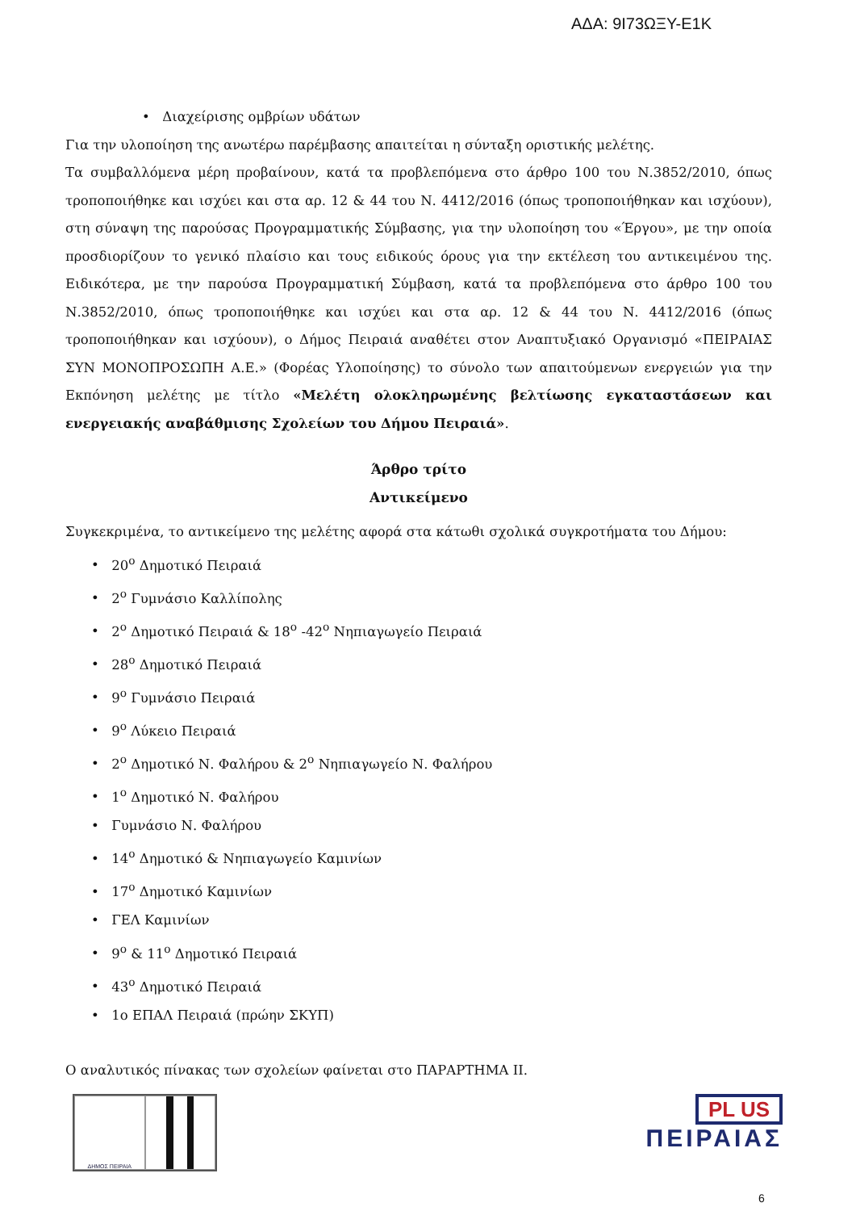ΑΔΑ: 9Ι73ΩΞΥ-Ε1Κ
• Διαχείρισης ομβρίων υδάτων
Για την υλοποίηση της ανωτέρω παρέμβασης απαιτείται η σύνταξη οριστικής μελέτης.
Τα συμβαλλόμενα μέρη προβαίνουν, κατά τα προβλεπόμενα στο άρθρο 100 του Ν.3852/2010, όπως τροποποιήθηκε και ισχύει και στα αρ. 12 & 44 του Ν. 4412/2016 (όπως τροποποιήθηκαν και ισχύουν), στη σύναψη της παρούσας Προγραμματικής Σύμβασης, για την υλοποίηση του «Έργου», με την οποία προσδιορίζουν το γενικό πλαίσιο και τους ειδικούς όρους για την εκτέλεση του αντικειμένου της. Ειδικότερα, με την παρούσα Προγραμματική Σύμβαση, κατά τα προβλεπόμενα στο άρθρο 100 του Ν.3852/2010, όπως τροποποιήθηκε και ισχύει και στα αρ. 12 & 44 του Ν. 4412/2016 (όπως τροποποιήθηκαν και ισχύουν), ο Δήμος Πειραιά αναθέτει στον Αναπτυξιακό Οργανισμό «ΠΕΙΡΑΙΑΣ ΣΥΝ ΜΟΝΟΠΡΟΣΩΠΗ Α.Ε.» (Φορέας Υλοποίησης) το σύνολο των απαιτούμενων ενεργειών για την Εκπόνηση μελέτης με τίτλο «Μελέτη ολοκληρωμένης βελτίωσης εγκαταστάσεων και ενεργειακής αναβάθμισης Σχολείων του Δήμου Πειραιά».
Άρθρο τρίτο
Αντικείμενο
Συγκεκριμένα, το αντικείμενο της μελέτης αφορά στα κάτωθι σχολικά συγκροτήματα του Δήμου:
• 20<sup>ο</sup> Δημοτικό Πειραιά
• 2<sup>ο</sup> Γυμνάσιο Καλλίπολης
• 2<sup>ο</sup> Δημοτικό Πειραιά & 18<sup>ο</sup> -42<sup>ο</sup> Νηπιαγωγείο Πειραιά
• 28<sup>ο</sup> Δημοτικό Πειραιά
• 9<sup>ο</sup> Γυμνάσιο Πειραιά
• 9<sup>ο</sup> Λύκειο Πειραιά
• 2<sup>ο</sup> Δημοτικό Ν. Φαλήρου & 2<sup>ο</sup> Νηπιαγωγείο Ν. Φαλήρου
• 1<sup>ο</sup> Δημοτικό Ν. Φαλήρου
• Γυμνάσιο Ν. Φαλήρου
• 14<sup>ο</sup> Δημοτικό & Νηπιαγωγείο Καμινίων
• 17<sup>ο</sup> Δημοτικό Καμινίων
• ΓΕΛ Καμινίων
• 9<sup>ο</sup> & 11<sup>ο</sup> Δημοτικό Πειραιά
• 43<sup>ο</sup> Δημοτικό Πειραιά
• 1ο ΕΠΑΛ Πειραιά (πρώην ΣΚΥΠ)
Ο αναλυτικός πίνακας των σχολείων φαίνεται στο ΠΑΡΑΡΤΗΜΑ ΙΙ.
ΔΗΜΟΣ ΠΕΙΡΑΙΑ
PL US
ΠΕΙΡΑΙΑΣ
6